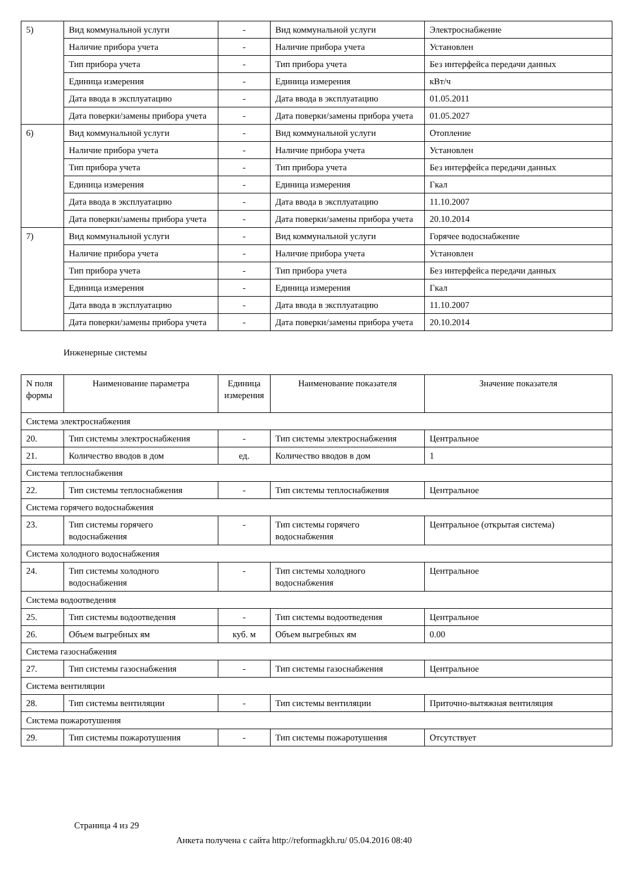| 5) | Вид коммунальной услуги | - | Вид коммунальной услуги | Электроснабжение |
| | Наличие прибора учета | - | Наличие прибора учета | Установлен |
| | Тип прибора учета | - | Тип прибора учета | Без интерфейса передачи данных |
| | Единица измерения | - | Единица измерения | кВт/ч |
| | Дата ввода в эксплуатацию | - | Дата ввода в эксплуатацию | 01.05.2011 |
| | Дата поверки/замены прибора учета | - | Дата поверки/замены прибора учета | 01.05.2027 |
| 6) | Вид коммунальной услуги | - | Вид коммунальной услуги | Отопление |
| | Наличие прибора учета | - | Наличие прибора учета | Установлен |
| | Тип прибора учета | - | Тип прибора учета | Без интерфейса передачи данных |
| | Единица измерения | - | Единица измерения | Гкал |
| | Дата ввода в эксплуатацию | - | Дата ввода в эксплуатацию | 11.10.2007 |
| | Дата поверки/замены прибора учета | - | Дата поверки/замены прибора учета | 20.10.2014 |
| 7) | Вид коммунальной услуги | - | Вид коммунальной услуги | Горячее водоснабжение |
| | Наличие прибора учета | - | Наличие прибора учета | Установлен |
| | Тип прибора учета | - | Тип прибора учета | Без интерфейса передачи данных |
| | Единица измерения | - | Единица измерения | Гкал |
| | Дата ввода в эксплуатацию | - | Дата ввода в эксплуатацию | 11.10.2007 |
| | Дата поверки/замены прибора учета | - | Дата поверки/замены прибора учета | 20.10.2014 |
Инженерные системы
| N поля формы | Наименование параметра | Единица измерения | Наименование показателя | Значение показателя |
| --- | --- | --- | --- | --- |
| Система электроснабжения | | | | |
| 20. | Тип системы электроснабжения | - | Тип системы электроснабжения | Центральное |
| 21. | Количество вводов в дом | ед. | Количество вводов в дом | 1 |
| Система теплоснабжения | | | | |
| 22. | Тип системы теплоснабжения | - | Тип системы теплоснабжения | Центральное |
| Система горячего водоснабжения | | | | |
| 23. | Тип системы горячего водоснабжения | - | Тип системы горячего водоснабжения | Центральное (открытая система) |
| Система холодного водоснабжения | | | | |
| 24. | Тип системы холодного водоснабжения | - | Тип системы холодного водоснабжения | Центральное |
| Система водоотведения | | | | |
| 25. | Тип системы водоотведения | - | Тип системы водоотведения | Центральное |
| 26. | Объем выгребных ям | куб. м | Объем выгребных ям | 0.00 |
| Система газоснабжения | | | | |
| 27. | Тип системы газоснабжения | - | Тип системы газоснабжения | Центральное |
| Система вентиляции | | | | |
| 28. | Тип системы вентиляции | - | Тип системы вентиляции | Приточно-вытяжная вентиляция |
| Система пожаротушения | | | | |
| 29. | Тип системы пожаротушения | - | Тип системы пожаротушения | Отсутствует |
Страница 4 из 29
Анкета получена с сайта http://reformagkh.ru/ 05.04.2016 08:40